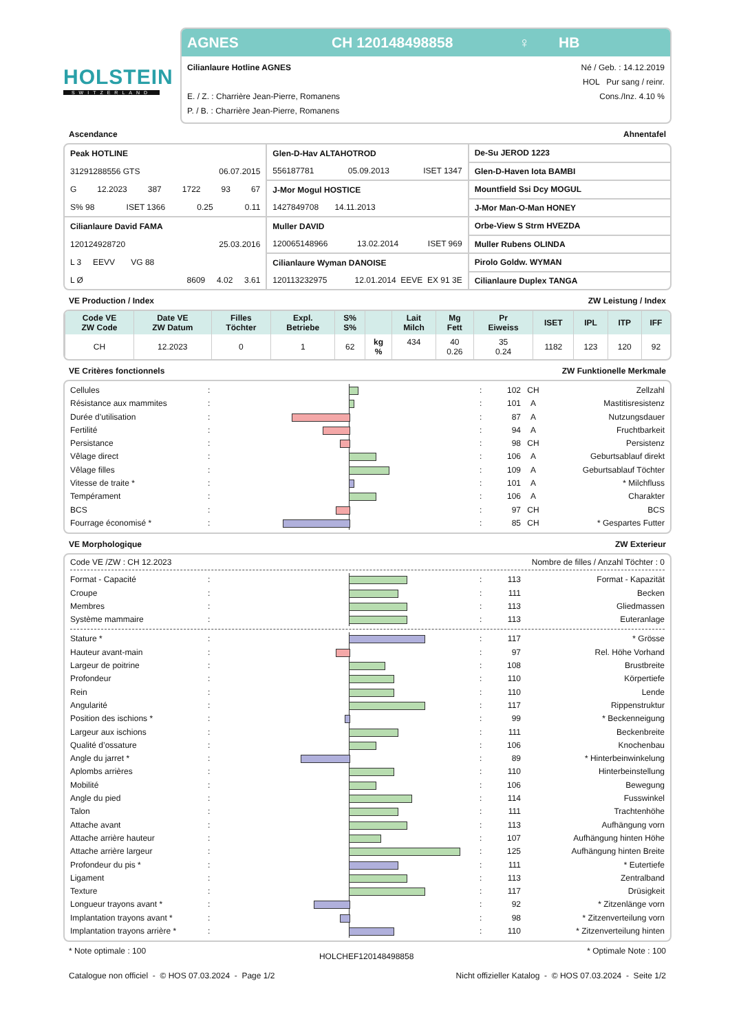HOLSTEIN
SWITZERLAND
AGNES CH 120148498858 ♀ HB
Cilianlaure Hotline AGNES
E. / Z. : Charrière Jean-Pierre, Romanens
P. / B. : Charrière Jean-Pierre, Romanens
Né / Geb. : 14.12.2019
HOL Pur sang / reinr.
Cons./Inz. 4.10 %
Ascendance Ahnentafel
| Peak HOTLINE | Glen-D-Hav ALTAHOTROD | De-Su JEROD 1223 |
| 31291288556 GTS 06.07.2015 | 556187781 05.09.2013 ISET 1347 | Glen-D-Haven Iota BAMBI |
| G 12.2023 387 1722 93 67 | J-Mor Mogul HOSTICE | Mountfield Ssi Dcy MOGUL |
| S% 98 ISET 1366 0.25 0.11 | 1427849708 14.11.2013 | J-Mor Man-O-Man HONEY |
| Cilianlaure David FAMA | Muller DAVID | Orbe-View S Strm HVEZDA |
| 120124928720 25.03.2016 | 120065148966 13.02.2014 ISET 969 | Muller Rubens OLINDA |
| L 3 EEVV VG 88 | Cilianlaure Wyman DANOISE | Pirolo Goldw. WYMAN |
| L Ø 8609 4.02 3.61 | 120113232975 12.01.2014 EEVE EX 91 3E | Cilianlaure Duplex TANGA |
VE Production / Index ZW Leistung / Index
| Code VE ZW Code | Date VE ZW Datum | Filles Töchter | Expl. Betriebe | S% S% | | Lait Milch | Mg Fett | Pr Eiweiss | ISET | IPL | ITP | IFF |
| --- | --- | --- | --- | --- | --- | --- | --- | --- | --- | --- | --- | --- |
| CH | 12.2023 | 0 | 1 | 62 | kg % | 434 | 40 0.26 | 35 0.24 | 1182 | 123 | 120 | 92 |
VE Critères fonctionnels ZW Funktionelle Merkmale
Cellules: : 102 CH Zellzahl
Résistance aux mammites: : 101 A Mastitisresistenz
Durée d’utilisation: : 87 A Nutzungsdauer
Fertilité: : 94 A Fruchtbarkeit
Persistance: : 98 CH Persistenz
Vêlage direct: : 106 A Geburtsablauf direkt
Vêlage filles: : 109 A Geburtsablauf Töchter
Vitesse de traite *: : 101 A * Milchfluss
Tempérament: : 106 A Charakter
BCS: : 97 CH BCS
Fourrage économisé *: : 85 CH * Gespartes Futter
VE Morphologique ZW Exterieur
Code VE /ZW : CH 12.2023 Nombre de filles / Anzahl Töchter : 0
Format - Capacité: : 113 Format - Kapazität
Croupe: : 111 Becken
Membres: : 113 Gliedmassen
Système mammaire: : 113 Euteranlage
Stature *: : 117 * Grösse
Hauteur avant-main: : 97 Rel. Höhe Vorhand
Largeur de poitrine: : 108 Brustbreite
Profondeur: : 110 Körpertiefe
Rein: : 110 Lende
Angularité: : 117 Rippenstruktur
Position des ischions *: : 99 * Beckenneigung
Largeur aux ischions: : 111 Beckenbreite
Qualité d’ossature: : 106 Knochenbau
Angle du jarret *: : 89 * Hinterbeinwinkelung
Aplombs arrières: : 110 Hinterbeinstellung
Mobilité: : 106 Bewegung
Angle du pied: : 114 Fusswinkel
Talon: : 111 Trachtenhöhe
Attache avant: : 113 Aufhängung vorn
Attache arrière hauteur: : 107 Aufhängung hinten Höhe
Attache arrière largeur: : 125 Aufhängung hinten Breite
Profondeur du pis *: : 111 * Eutertiefe
Ligament: : 113 Zentralband
Texture: : 117 Drüsigkeit
Longueur trayons avant *: : 92 * Zitzenlänge vorn
Implantation trayons avant *: : 98 * Zitzenverteilung vorn
Implantation trayons arrière *: : 110 * Zitzenverteilung hinten
* Note optimale : 100 HOLCHEF120148498858 * Optimale Note : 100
Catalogue non officiel - © HOS 07.03.2024 - Page 1/2 Nicht offizieller Katalog - © HOS 07.03.2024 - Seite 1/2